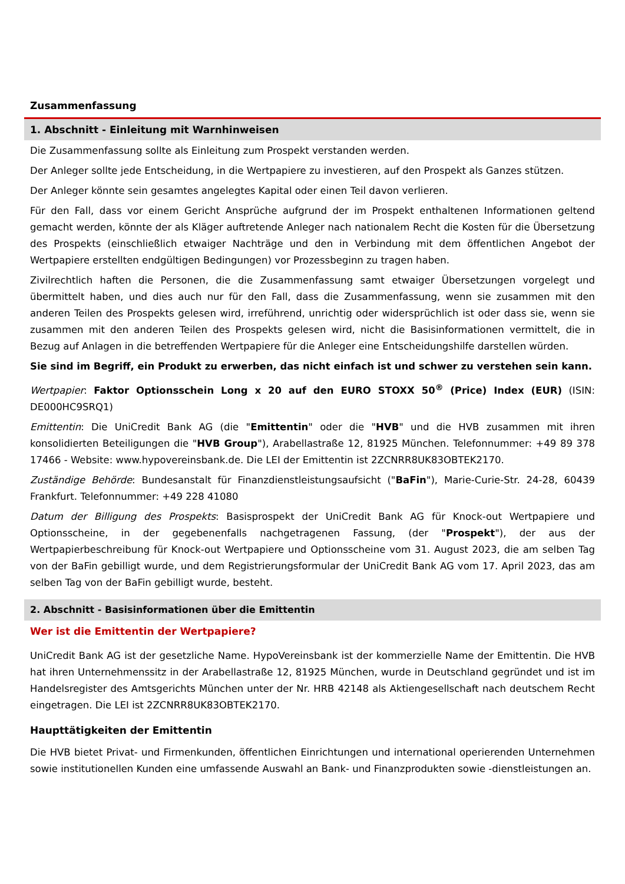Zusammenfassung
1. Abschnitt - Einleitung mit Warnhinweisen
Die Zusammenfassung sollte als Einleitung zum Prospekt verstanden werden.
Der Anleger sollte jede Entscheidung, in die Wertpapiere zu investieren, auf den Prospekt als Ganzes stützen.
Der Anleger könnte sein gesamtes angelegtes Kapital oder einen Teil davon verlieren.
Für den Fall, dass vor einem Gericht Ansprüche aufgrund der im Prospekt enthaltenen Informationen geltend gemacht werden, könnte der als Kläger auftretende Anleger nach nationalem Recht die Kosten für die Übersetzung des Prospekts (einschließlich etwaiger Nachträge und den in Verbindung mit dem öffentlichen Angebot der Wertpapiere erstellten endgültigen Bedingungen) vor Prozessbeginn zu tragen haben.
Zivilrechtlich haften die Personen, die die Zusammenfassung samt etwaiger Übersetzungen vorgelegt und übermittelt haben, und dies auch nur für den Fall, dass die Zusammenfassung, wenn sie zusammen mit den anderen Teilen des Prospekts gelesen wird, irreführend, unrichtig oder widersprüchlich ist oder dass sie, wenn sie zusammen mit den anderen Teilen des Prospekts gelesen wird, nicht die Basisinformationen vermittelt, die in Bezug auf Anlagen in die betreffenden Wertpapiere für die Anleger eine Entscheidungshilfe darstellen würden.
Sie sind im Begriff, ein Produkt zu erwerben, das nicht einfach ist und schwer zu verstehen sein kann.
Wertpapier: Faktor Optionsschein Long x 20 auf den EURO STOXX 50<sup>®</sup> (Price) Index (EUR) (ISIN: DE000HC9SRQ1)
Emittentin: Die UniCredit Bank AG (die "Emittentin" oder die "HVB" und die HVB zusammen mit ihren konsolidierten Beteiligungen die "HVB Group"), Arabellastraße 12, 81925 München. Telefonnummer: +49 89 378 17466 - Website: www.hypovereinsbank.de. Die LEI der Emittentin ist 2ZCNRR8UK83OBTEK2170.
Zuständige Behörde: Bundesanstalt für Finanzdienstleistungsaufsicht ("BaFin"), Marie-Curie-Str. 24-28, 60439 Frankfurt. Telefonnummer: +49 228 41080
Datum der Billigung des Prospekts: Basisprospekt der UniCredit Bank AG für Knock-out Wertpapiere und Optionsscheine, in der gegebenenfalls nachgetragenen Fassung, (der "Prospekt"), der aus der Wertpapierbeschreibung für Knock-out Wertpapiere und Optionsscheine vom 31. August 2023, die am selben Tag von der BaFin gebilligt wurde, und dem Registrierungsformular der UniCredit Bank AG vom 17. April 2023, das am selben Tag von der BaFin gebilligt wurde, besteht.
2. Abschnitt - Basisinformationen über die Emittentin
Wer ist die Emittentin der Wertpapiere?
UniCredit Bank AG ist der gesetzliche Name. HypoVereinsbank ist der kommerzielle Name der Emittentin. Die HVB hat ihren Unternehmenssitz in der Arabellastraße 12, 81925 München, wurde in Deutschland gegründet und ist im Handelsregister des Amtsgerichts München unter der Nr. HRB 42148 als Aktiengesellschaft nach deutschem Recht eingetragen. Die LEI ist 2ZCNRR8UK83OBTEK2170.
Haupttätigkeiten der Emittentin
Die HVB bietet Privat- und Firmenkunden, öffentlichen Einrichtungen und international operierenden Unternehmen sowie institutionellen Kunden eine umfassende Auswahl an Bank- und Finanzprodukten sowie -dienstleistungen an.